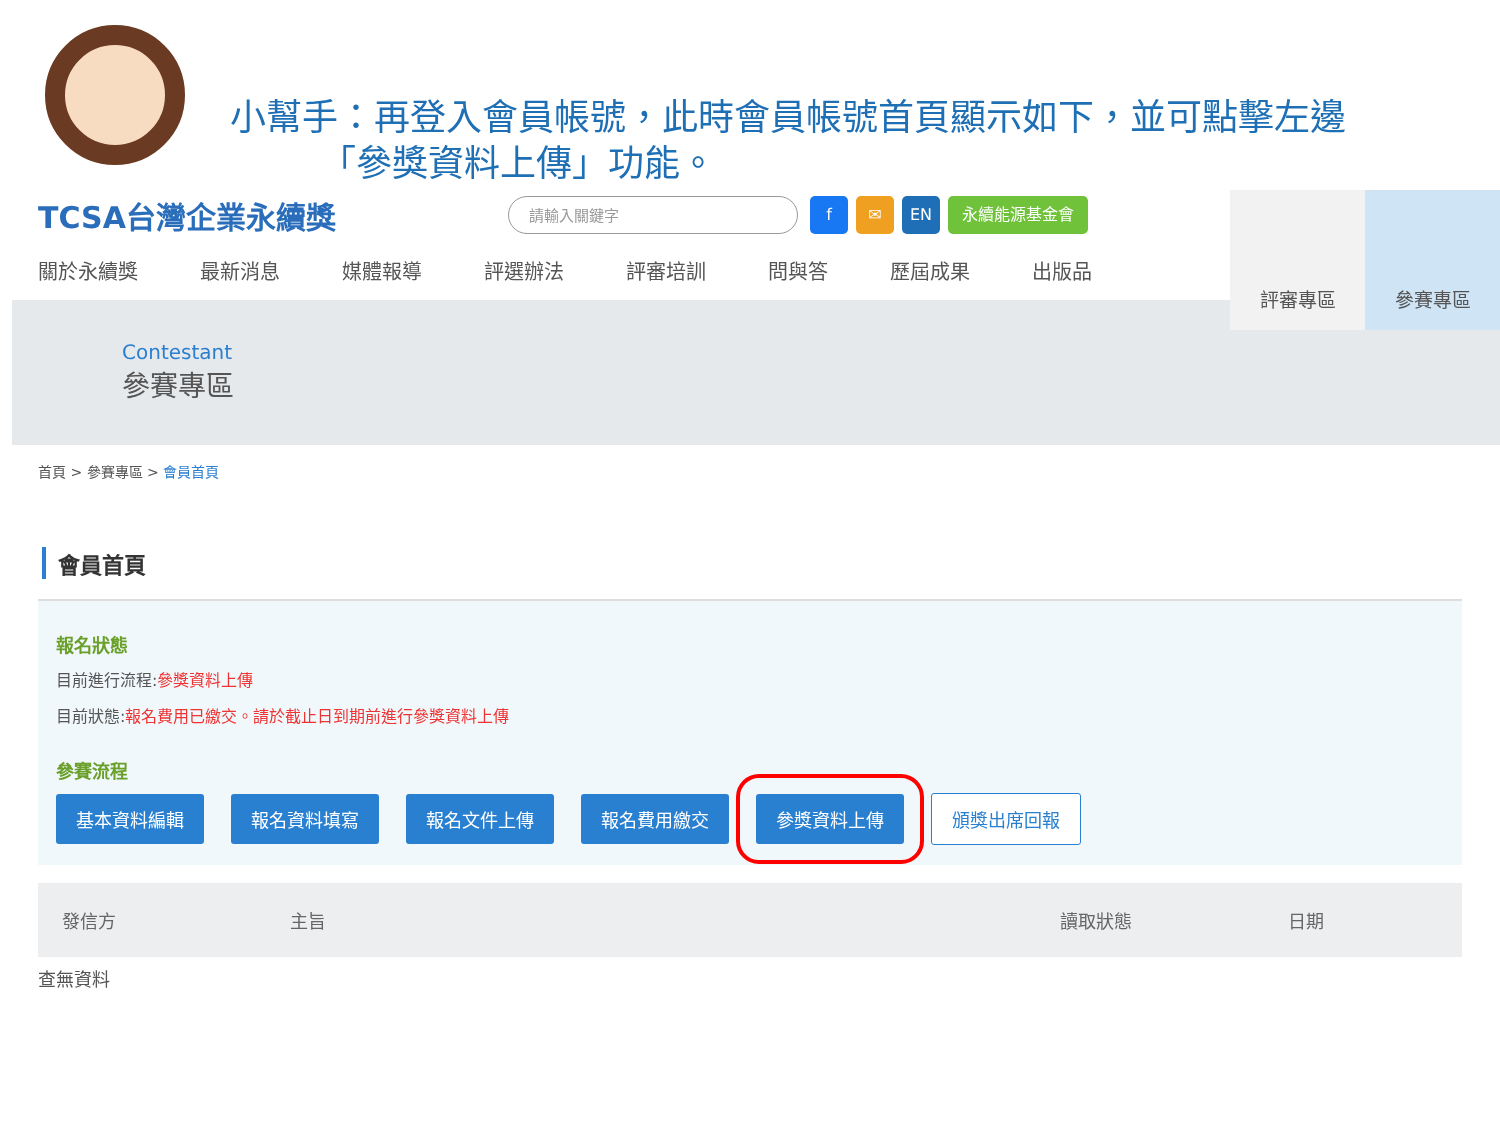小幫手：再登入會員帳號，此時會員帳號首頁顯示如下，並可點擊左邊
　　　「參獎資料上傳」功能。
TCSA台灣企業永續獎
請輸入關鍵字 f ✉ EN 永續能源基金會
關於永續獎 最新消息 媒體報導 評選辦法 評審培訓 問與答 歷屆成果 出版品
評審專區 參賽專區
Contestant
參賽專區
首頁 > 參賽專區 > 會員首頁
會員首頁
報名狀態
目前進行流程:參獎資料上傳
目前狀態:報名費用已繳交。請於截止日到期前進行參獎資料上傳
參賽流程
基本資料編輯 報名資料填寫 報名文件上傳 報名費用繳交 參獎資料上傳 頒獎出席回報
| 發信方 | 主旨 | 讀取狀態 | 日期 |
| --- | --- | --- | --- |
查無資料